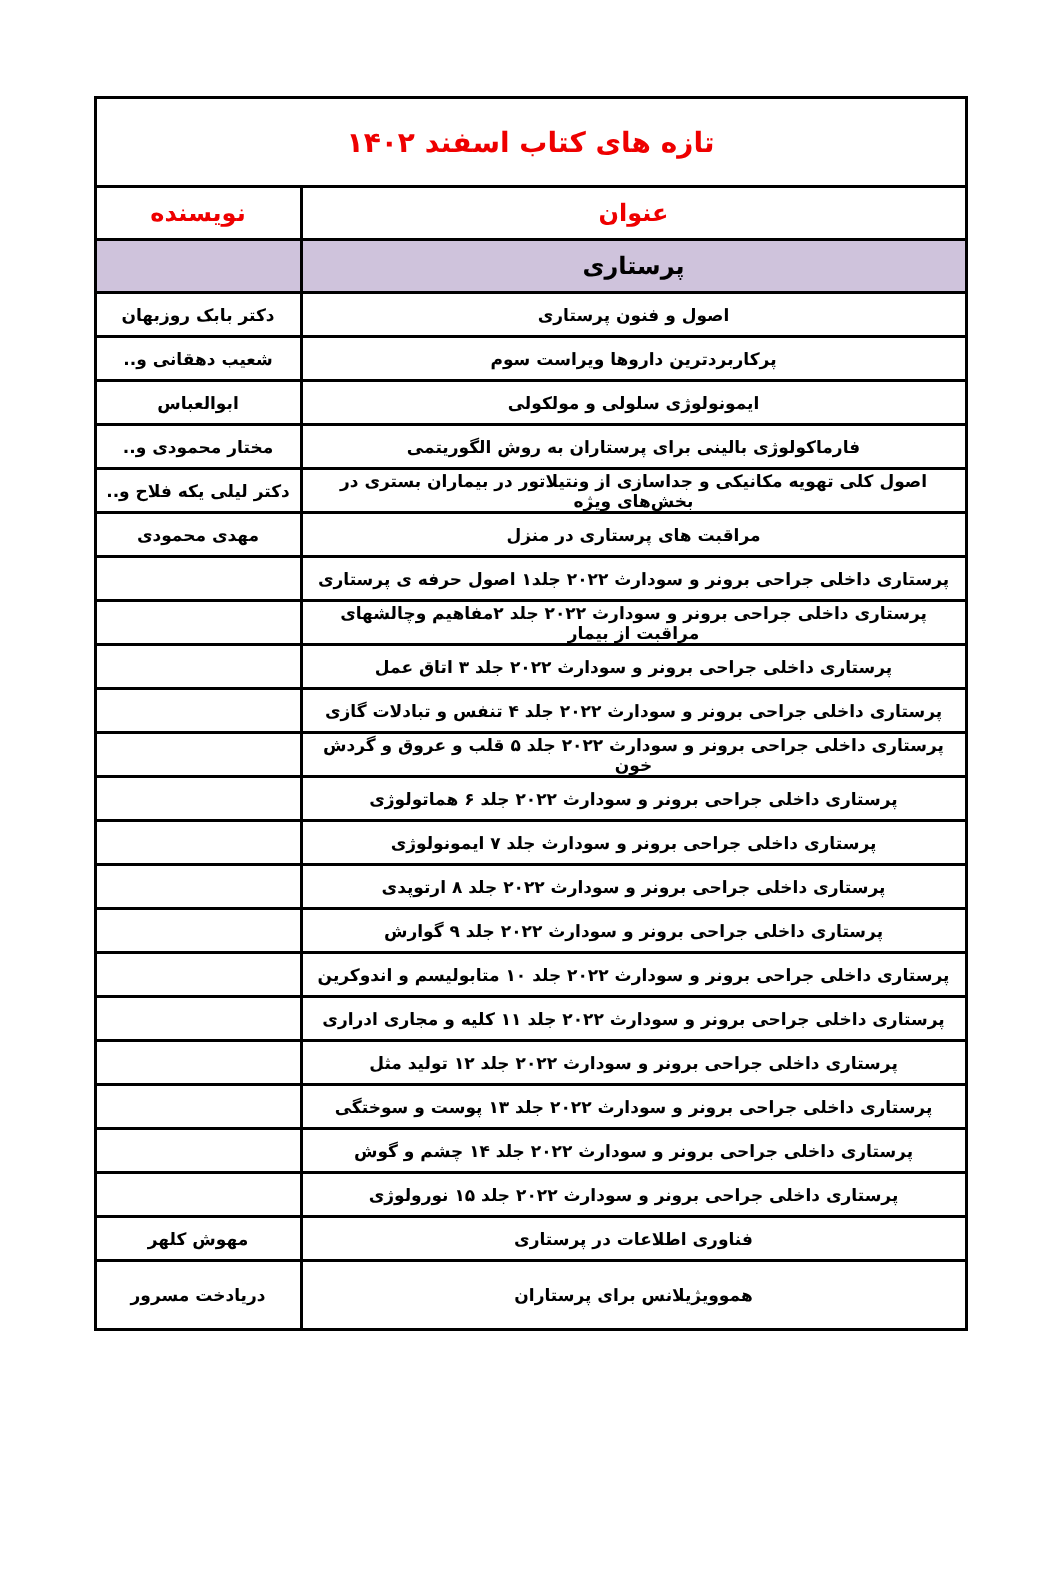| تازه های کتاب اسفند ۱۴۰۲ | |
| --- | --- |
| عنوان | نویسنده |
| پرستاری | |
| اصول و فنون پرستاری | دکتر بابک روزبهان |
| پرکاربردترین داروها ویراست سوم | شعیب دهقانی و.. |
| ایمونولوژی سلولی و مولکولی | ابوالعباس |
| فارماکولوژی بالینی برای پرستاران به روش الگوریتمی | مختار محمودی و.. |
| اصول کلی تهویه مکانیکی و جداسازی از ونتیلاتور در بیماران بستری در بخش‌های ویژه | دکتر لیلی یکه فلاح و.. |
| مراقبت های پرستاری در منزل | مهدی محمودی |
| پرستاری داخلی جراحی برونر و سودارث ۲۰۲۲ جلد۱ اصول حرفه ی پرستاری | |
| پرستاری داخلی جراحی برونر و سودارث ۲۰۲۲ جلد ۲مفاهیم وچالشهای مراقبت از بیمار | |
| پرستاری داخلی جراحی برونر و سودارث ۲۰۲۲ جلد ۳ اتاق عمل | |
| پرستاری داخلی جراحی برونر و سودارث ۲۰۲۲ جلد ۴ تنفس و تبادلات گازی | |
| پرستاری داخلی جراحی برونر و سودارث ۲۰۲۲ جلد ۵ قلب و عروق و گردش خون | |
| پرستاری داخلی جراحی برونر و سودارث ۲۰۲۲ جلد ۶ هماتولوژی | |
| پرستاری داخلی جراحی برونر و سودارث جلد ۷ ایمونولوژی | |
| پرستاری داخلی جراحی برونر و سودارث ۲۰۲۲ جلد ۸ ارتوپدی | |
| پرستاری داخلی جراحی برونر و سودارث ۲۰۲۲ جلد ۹ گوارش | |
| پرستاری داخلی جراحی برونر و سودارث ۲۰۲۲ جلد ۱۰ متابولیسم و اندوکرین | |
| پرستاری داخلی جراحی برونر و سودارث ۲۰۲۲ جلد ۱۱ کلیه و مجاری ادراری | |
| پرستاری داخلی جراحی برونر و سودارث ۲۰۲۲ جلد ۱۲ تولید مثل | |
| پرستاری داخلی جراحی برونر و سودارث ۲۰۲۲ جلد ۱۳ پوست و سوختگی | |
| پرستاری داخلی جراحی برونر و سودارث ۲۰۲۲ جلد ۱۴ چشم و گوش | |
| پرستاری داخلی جراحی برونر و سودارث ۲۰۲۲ جلد ۱۵ نورولوژی | |
| فناوری اطلاعات در پرستاری | مهوش کلهر |
| هموویژیلانس برای پرستاران | دریادخت مسرور |